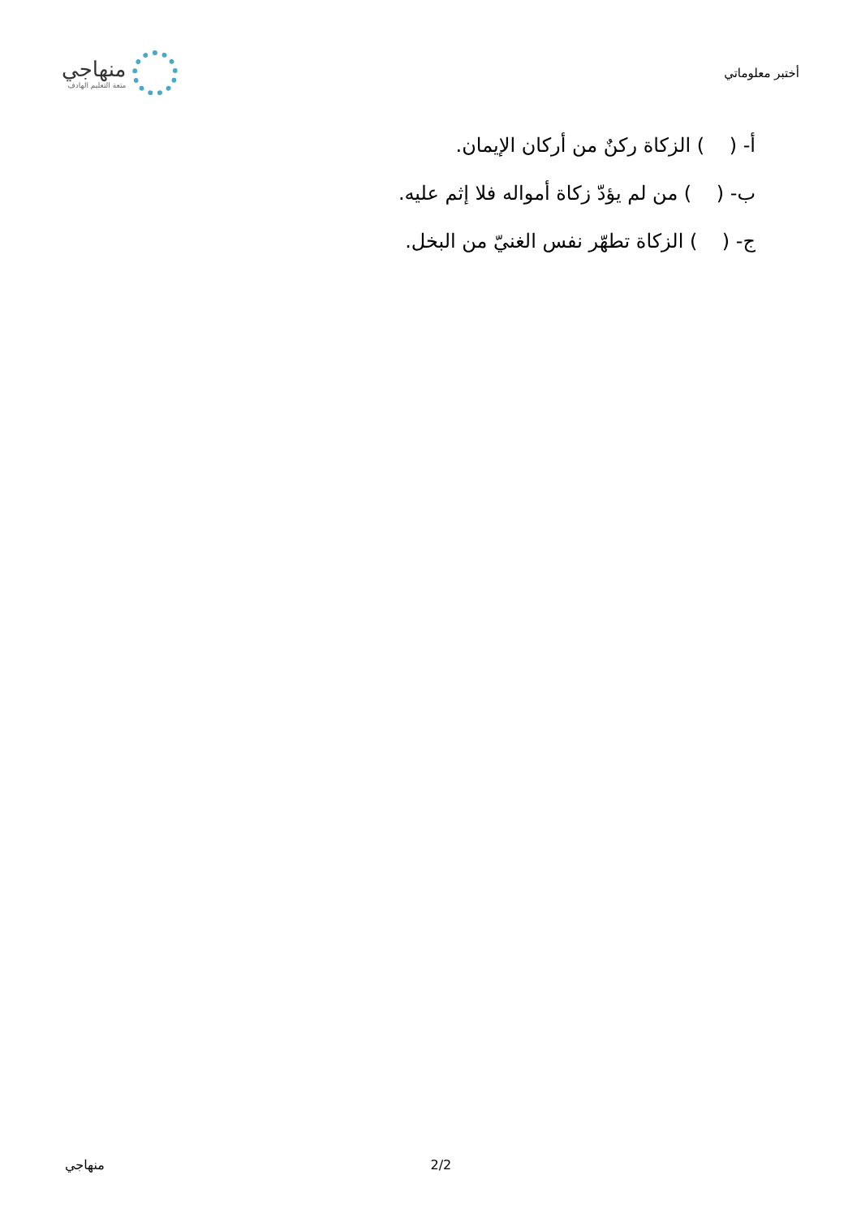أختبر معلوماتي
منهاجي
متعة التعليم الهادف
أ- ( ) الزكاة ركنٌ من أركان الإيمان.
ب- ( ) من لم يؤدّ زكاة أمواله فلا إثم عليه.
ج- ( ) الزكاة تطهّر نفس الغنيّ من البخل.
منهاجي 2/2